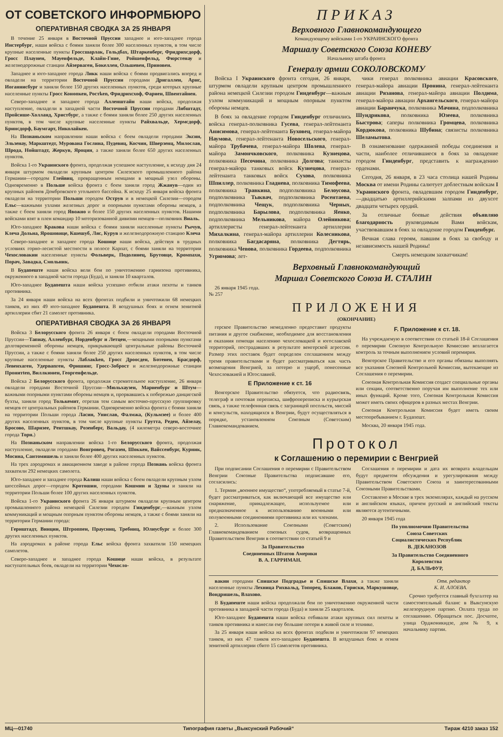ОТ СОВЕТСКОГО ИНФОРМБЮРО
ОПЕРАТИВНАЯ СВОДКА ЗА 25 ЯНВАРЯ
В течение 25 января в Восточной Пруссии западнее и юго-западнее города Инстербург, наши войска с боями заняли более 300 населенных пунктов, в том числе крупные населенные пункты Гроссшарлак, Гольдбах, Штаркенберг, Фридрихсдорф, Гросс Плаунен, Мауенфельде, Клайн-Гние, Ройшенфельд, Фюрстенау и железнодорожные станции Айзерваген, Бокеллен, Ольшевен, Приновен.
Западнее и юго-западнее города Ликк наши войска с боями продвигались вперед и овладели на территории Восточной Пруссии городами Дригаллен, Арис, Иоганнисбург и заняли более 150 других населенных пунктов, среди которых крупные населенные пункты Гросс Конопкен, Ростken, Фридрихсхоф, Фариен, Швентайнен.
Северо-западнее и западнее города Алленштайн наши войска, продолжая наступление, овладели в западной части Восточной Пруссии городами Либштадт, Пройсише-Холланд, Христбург, а также с боями заняли более 250 других населенных пунктов, в том числе крупные населенные пункты Райхвальде, Хермсдорф, Бринсдорф, Баумгарт, Николайкен.
На Познаньском направлении наши войска с боем овладели городами Эксин, Эльзенау, Маркштедт, Мурована Гослина, Пудевиц, Косчин, Шверзенц, Милослав, Шрода, Нойштадт, Жеркув, Яроцин, а также заняли более 650 других населенных пунктов.
Войска 1-го Украинского фронта, продолжая успешное наступление, к исходу дня 24 января штурмом овладели крупным центром Силезского промышленного района Германии—городом Глейвиц, превращенным немцами в мощный узел обороны. Одновременно в Польше войска фронта с боем заняли город Жжанув—один из крупных районов Домбровского угольного бассейна. К исходу 25 января войска фронта овладели на территории Польши городом Острув и в немецкой Силезии—городом Ельс—важными узлами железных дорог и опорными пунктами обороны немцев, а также с боем заняли город Явожно и более 150 других населенных пунктов. Нашими войсками взят в плен командир 10 моторизованной дивизии немцев—полковник Виаль.
Юго-западнее Кракова наши войска с боями заняли населенные пункты Рычув, Клеча Дольна, Ярошовице, Кшешуб, Ляс, Курув и железнодорожную станцию Клеча
Северо-западнее и западнее города Кошице наши войска, действуя в трудных условиях горно-лесистой местности в полосе Карпат, с боями заняли на территории Чехословакии населенные пункты Фольверк, Подолинец, Брутовце, Кромпахи, Порач, Завадка, Смольник.
В Будапеште наши войска вели бои по уничтожению гарнизона противника, окруженного в западной части города (Буда), и заняли 10 кварталов.
Юго-западнее Будапешта наши войска успешно отбили атаки пехоты и танков противника.
За 24 января наши войска на всех фронтах подбили и уничтожили 68 немецких танков, из них 49 юго-западнее Будапешта. В воздушных боях и огнем зенитной артиллерии сбит 21 самолет противника.
ОПЕРАТИВНАЯ СВОДКА ЗА 26 ЯНВАРЯ
Войска 3 Белорусского фронта 26 января с боем овладели городами Восточной Пруссии—Тапиау, Алленбург, Норденбург и Летцен,—мощными опорными пунктами долговременной обороны немцев, прикрывающей центральные районы Восточной Пруссии, а также с боями заняли более 250 других населенных пунктов, в том числе крупные населенные пункты Лаблакken, Гросс Дроосден, Ботенен, Брасдорф, Левенхаген, Удервanген, Фришинг, Гросс-Зоброст и железнодорожные станции Пронитten, Виллкюнен, Георгенфельде.
Войска 2 Белорусского фронта, продолжая стремительное наступление, 26 января овладели городами Восточной Пруссии—Мюльхаузен, Мариенбург и Штум—важными опорными пунктами обороны немцев и, прорвавшись к побережью данцигской бухты, заняли город Толькемит, отрезав тем самым восточно-прусскую группировку немцев от центральных районов Германии. Одновременно войска фронта с боями заняли на территории Польши города Ласин, Унислав, Фалмжа, (Кульмзее) и более 400 других населенных пунктов, в том числе крупные пункты Грутта, Реден, Айзелау, Бросово, Шарнзее, Рентшкау, Розенберг, Вальдау, (4 километра северо-восточнее города Торн.)
На Познаньском направлении войска 1-го Белорусского фронта, продолжая наступление, овладели городами Вонгровец, Рогазен, Шоккен, Вайссенбург, Курник, Мосина, Сантомишель и заняли более 400 других населенных пунктов.
На трех аэродромах и авиационном заводе в районе города Познань войска фронта захватили 292 немецких самолета.
Юго-западнее и западнее города Калиш наши войска с боем овладели крупным узлом шоссейных дорог—городом Кротошин, городами Кошмин и Здуны и заняли на территории Польши более 100 других населенных пунктов.
Войска 1-го Украинского фронта 26 января штурмом овладели крупным центром промышленного района немецкой Силезии городом Гинденбург,—важным узлом коммуникаций и мощным опорным пунктом обороны немцев, а также с боями заняли на территории Германии города:
Гернштадт, Винцин, Штроппен, Праусниц, Требниц, Юлиусбург и более 300 других населенных пунктов.
На аэродромах в районе города Ельс войска фронта захватили 150 немецких самолетов.
Северо-западнее и западнее города Кошице наши войска, в результате наступательных боев, овладели на территории Чехосло-
ПРИКАЗ
Верховного Главнокомандующего
Командующему войсками 1-го УКРАИНСКОГО фронта
Маршалу Советского Союза КОНЕВУ
Начальнику штаба фронта
Генералу армии СОКОЛОВСКОМУ
Войска I Украинского фронта сегодня, 26 января, штурмом овладели крупным центром промышленного района немецкой Силезии городом Гинденбург—важным узлом коммуникаций и мощным опорным пунктом обороны немцев.
В боях за овладение городом Гинденбург отличились войска генерал-полковника Гусева, генерал-лейтенанта Анисимова, генерал-лейтенанта Буховец, генерал-майора Наумова, генерал-лейтенанта Новосельского, генерал-майора Трубачева, генерал-майора Шолева, генерал-майора Замончковского, полковника Кузнецова, полковника Песочина, полковника Долгова; танкисты генерал-майора танковых войск Кузнецова, генерал-лейтенанта танковых войск Сухова, полковника Шпиллер, полковника Гладнева, полковника Тимофеева, полковника Травкина, подполковника Белоусова, подполковника Тыквач, подполковника Росентаева, подполковника Чещук, подполковника Черных, подполковника Барылова, подполковника Яенко, подполковника Мельникова, майора Олейникова; артиллеристы генерал-лейтенанта артиллерии Михалкина, генерал-майора артиллерии Колесникова, полковника Багдасаряна, полковника Дегтярь, полковника Чевова, полковника Гордеева, подполковника Угрюмова; лет-
чики генерал полковника авиации Красовского, генерал-майора авиации Пронина, генерал-лейтенанта авиации Рязанова, генерал-майора авиации Полдима, генерал-майора авиации Архангельского, генерал-майора авиации Баранчука, полковника Мачина, подполковника Шундрикова, полковника Юзеева, полковника Быстрова; саперы полковника Громцева, полковника Кордюкова, полковника Шубина; связисты полковника Шеламытова.
В ознаменование одержанной победы соединения и части, наиболее отличившиеся в боях за овладение городом Гинденбург, представить к награждению орденами.
Сегодня, 26 января, в 23 часа столица нашей Родины Москва от имени Родины салютует доблестным войскам I Украинского фронта, овладевшим городом Гинденбург,—двадцатью артиллерийскими залпами из двухсот двадцати четырех орудий.
За отличные боевые действия объявляю благодарность руководимым Вами войскам, участвовавшим в боях за овладение городом Гинденбург.
Вечная слава героям, павшим в боях за свободу и независимость нашей Родины!
Смерть немецким захватчикам!
Верховный Главнокомандующий
Маршал Советского Союза И. СТАЛИН
26 января 1945 года.
№ 257
ПРИЛОЖЕНИЯ
(ОКОНЧАНИЕ)
герское Правительство немедленно предоставит продукты питания и другое снабжение, необходимое для восстановления и оказания помощи населению чехословацкой и югославской территорий, пострадавших в результате венгерской агрессии. Размер этих поставок будет определен соглашением между тремя правительствами и будет рассматриваться как часть возмещения Венгрией, за потерю и ущерб, понесенные Чехословакией и Югославией.
Е Приложение к ст. 16
Венгерское Правительство обязуется, что радиосвязь, телеграф и почтовая переписка, шифропереписка и курьерская связь, а также телефонная связь с заграницей посольств, миссий и консульств, находящихся в Венгрии, будут осуществляться в порядке, установленном Союзным (Советским) Главнокомандованием.
F. Приложение к ст. 18.
На учреждаемую в соответствии со статьей 18-й Соглашения о перемирии Союзную Контрольную Комиссию возлагается контроль за точным выполнением условий перемирия.
Венгерское Правительство и его органы обязаны выполнять все указания Союзной Контрольной Комиссии, вытекающие из Соглашения о перемирии.
Союзная Контрольная Комиссия создаст специальные органы или секции, соответственно поручая им выполнение тех или иных функций. Кроме того, Союзная Контрольная Комиссия может иметь своих офицеров в разных местах Венгрии.
Союзная Контрольная Комиссия будет иметь своим местопребыванием г. Будапешт.
Москва, 20 января 1945 года.
Протокол
к Соглашению о перемирии с Венгрией
При подписании Соглашения о перемирии с Правительством Венгрии Союзные Правительства подписавшие его, согласились:
1. Термин „военное имущество“, употребляемый в статье 7-й, будет рассматриваться, как включающий все имущество или снаряжение, принадлежащее, используемое или предназначенное к использованию военными или полувоенными соединениями противника или их членами.
2. Использование Союзными (Советским) Главнокомандованием союзных судов, возвращенных Правительством Венгрии в соответствии со статьей 9 и
За Правительство
Соединенных Штатов Америки
В. А. ГАРРИМАН.
Соглашения о перемирии и дата их возврата владельцам будут предметом обсуждения и урегулирования между Правительством Советского Союза и заинтересованными Союзными Правительствами.
Составлено в Москве в трех экземплярах, каждый на русском и английском языках, причем русский и английский тексты являются аутентичными.
20 января 1945 года
По уполномочию Правительства
Союза Советских
Социалистических Республик
В. ДЕКАНОЗОВ
За Правительство Соединенного
Королевства
Д. БАЛЬФУР,
вакии городами Спишске Подградье и Спишске Влахи, а также заняли населенные пункты Лехница Рихвальд, Топорец, Блажов, Гориски, Маркушовце, Вондришель, Влахово.
В Будапеште наши войска продолжали бои по уничтожению окруженной части противника в западной части города (Буда) и заняли 25 кварталов.
Юго-западнее Будапешта наши войска отбивали атаки крупных сил пехоты и танков противника и нанесли ему большие потери в живой силе и технике.
За 25 января наши войска на всех фронтах подбили и уничтожили 97 немецких танков, из них 47 танков юго-западнее Будапешта. В воздушных боях и огнем зенитной артиллерии сбито 15 самолетов противника.
Отв. редактор
К. И. АЛОЕВА.
Срочно требуется главный бухгалтер на самостоятельный баланс в Выксунскую железорудную партию. Оплата труда по соглашению. Обращаться пос. Досчатое, улица Орджоникидзе, дом № 9, к начальнику партии.
МЦ—01740 Типография газеты „Выксунский Рабочий“ Тираж 4210 заказ 152